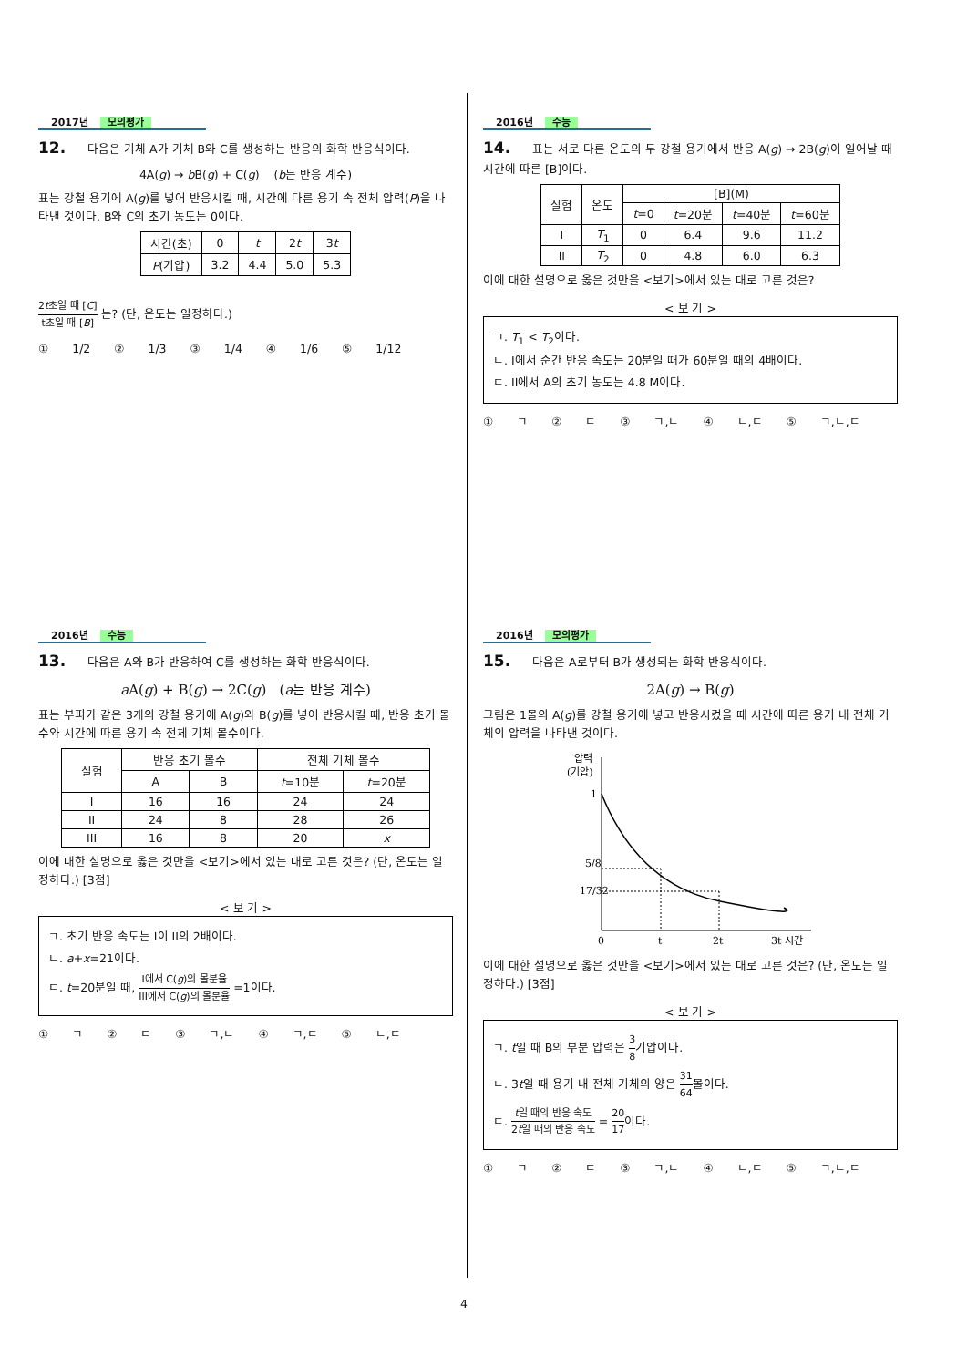2017년 모의평가
12. 다음은 기체 A가 기체 B와 C를 생성하는 반응의 화학 반응식이다.
4A(g) → b B(g) + C(g) (b는 반응 계수)
표는 강철 용기에 A(g)를 넣어 반응시킬 때, 시간에 다른 용기 속 전체 압력(P)을 나타낸 것이다. B와 C의 초기 농도는 0이다.
| 시간(초) | 0 | t | 2 t | 3 t |
| P (기압) | 3.2 | 4.4 | 5.0 | 5.3 |
2t초일 때 [C] t초일 때 [B] 는? (단, 온도는 일정하다.)
① 1/2 ② 1/3 ③ 1/4 ④ 1/6 ⑤ 1/12
2016년 수능
14. 표는 서로 다른 온도의 두 강철 용기에서 반응 A(g) → 2B(g)이 일어날 때 시간에 따른 [B]이다.
| 실험 | 온도 | [B](M) | | | |
| | | t =0 | t =20분 | t =40분 | t =60분 |
| I | T<sub>1</sub> | 0 | 6.4 | 9.6 | 11.2 |
| II | T<sub>2</sub> | 0 | 4.8 | 6.0 | 6.3 |
이에 대한 설명으로 옳은 것만을 <보기>에서 있는 대로 고른 것은?
< 보 기 >
ㄱ. T<sub>1</sub> < T<sub>2</sub>이다.
ㄴ. I에서 순간 반응 속도는 20분일 때가 60분일 때의 4배이다.
ㄷ. II에서 A의 초기 농도는 4.8 M이다.
① ㄱ ② ㄷ ③ ㄱ,ㄴ ④ ㄴ,ㄷ ⑤ ㄱ,ㄴ,ㄷ
2016년 수능
13. 다음은 A와 B가 반응하여 C를 생성하는 화학 반응식이다.
a A(g) + B(g) → 2C(g) (a는 반응 계수)
표는 부피가 같은 3개의 강철 용기에 A(g)와 B(g)를 넣어 반응시킬 때, 반응 초기 몰수와 시간에 따른 용기 속 전체 기체 몰수이다.
| 실험 | 반응 초기 몰수 | | 전체 기체 몰수 | |
| | A | B | t =10분 | t =20분 |
| I | 16 | 16 | 24 | 24 |
| II | 24 | 8 | 28 | 26 |
| III | 16 | 8 | 20 | x |
이에 대한 설명으로 옳은 것만을 <보기>에서 있는 대로 고른 것은? (단, 온도는 일정하다.) [3점]
< 보 기 >
ㄱ. 초기 반응 속도는 I이 II의 2배이다.
ㄴ. a+x=21이다.
ㄷ. t=20분일 때, I에서 C(g)의 몰분율 III에서 C(g)의 몰분율 =1이다.
① ㄱ ② ㄷ ③ ㄱ,ㄴ ④ ㄱ,ㄷ ⑤ ㄴ,ㄷ
2016년 모의평가
15. 다음은 A로부터 B가 생성되는 화학 반응식이다.
2A(g) → B(g)
그림은 1몰의 A(g)를 강철 용기에 넣고 반응시켰을 때 시간에 따른 용기 내 전체 기체의 압력을 나타낸 것이다.
압력
(기압)
1
5/8
17/32
0
t
2t
3t 시간
이에 대한 설명으로 옳은 것만을 <보기>에서 있는 대로 고른 것은? (단, 온도는 일정하다.) [3점]
< 보 기 >
ㄱ. t일 때 B의 부분 압력은 3 8기압이다.
ㄴ. 3t일 때 용기 내 전체 기체의 양은 31 64몰이다.
ㄷ. t일 때의 반응 속도 2t일 때의 반응 속도 = 20 17이다.
① ㄱ ② ㄷ ③ ㄱ,ㄴ ④ ㄴ,ㄷ ⑤ ㄱ,ㄴ,ㄷ
4